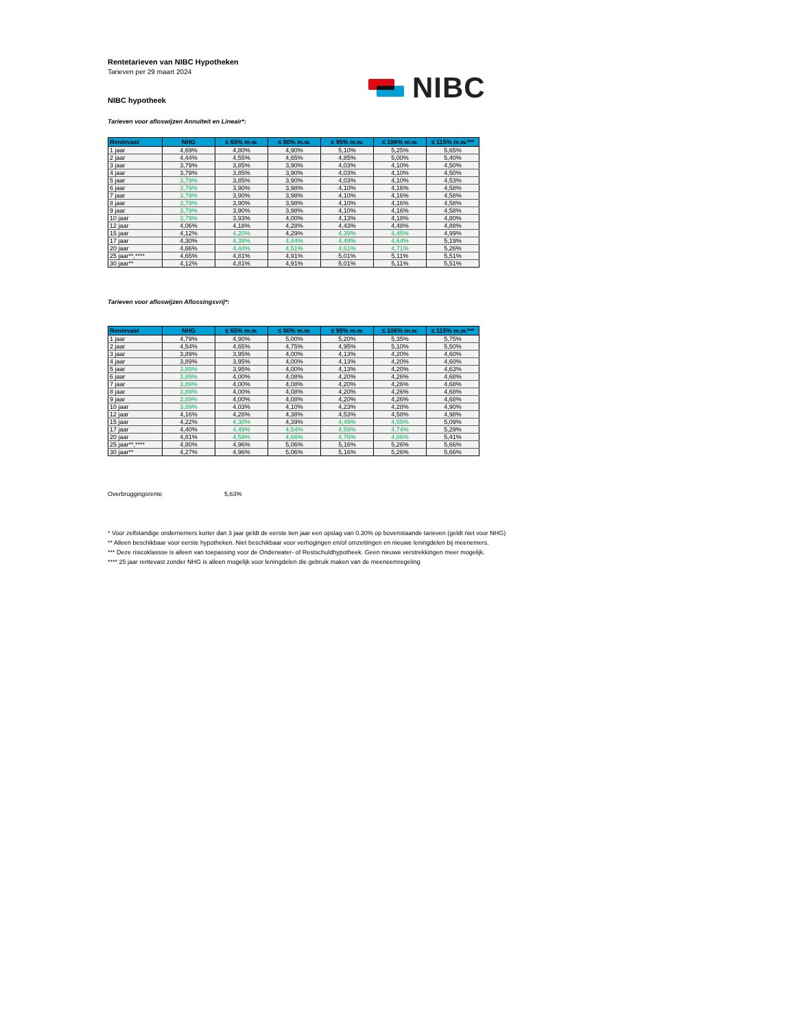NIBC
Rentetarieven van NIBC Hypotheken
Tarieven per 29 maart 2024
NIBC hypotheek
Tarieven voor afloswijzen Annuïteit en Lineair*:
| Rentevast | NHG | ≤ 65% m.w. | ≤ 80% m.w. | ≤ 95% m.w. | ≤ 106% m.w. | ≤ 115% m.w.*** |
| --- | --- | --- | --- | --- | --- | --- |
| 1 jaar | 4,69% | 4,80% | 4,90% | 5,10% | 5,25% | 5,65% |
| 2 jaar | 4,44% | 4,55% | 4,65% | 4,85% | 5,00% | 5,40% |
| 3 jaar | 3,79% | 3,85% | 3,90% | 4,03% | 4,10% | 4,50% |
| 4 jaar | 3,79% | 3,85% | 3,90% | 4,03% | 4,10% | 4,50% |
| 5 jaar | 3,79% | 3,85% | 3,90% | 4,03% | 4,10% | 4,53% |
| 6 jaar | 3,79% | 3,90% | 3,98% | 4,10% | 4,16% | 4,58% |
| 7 jaar | 3,79% | 3,90% | 3,98% | 4,10% | 4,16% | 4,58% |
| 8 jaar | 3,79% | 3,90% | 3,98% | 4,10% | 4,16% | 4,58% |
| 9 jaar | 3,79% | 3,90% | 3,98% | 4,10% | 4,16% | 4,58% |
| 10 jaar | 3,79% | 3,93% | 4,00% | 4,13% | 4,18% | 4,80% |
| 12 jaar | 4,06% | 4,18% | 4,28% | 4,43% | 4,48% | 4,88% |
| 15 jaar | 4,12% | 4,20% | 4,29% | 4,39% | 4,45% | 4,99% |
| 17 jaar | 4,30% | 4,39% | 4,44% | 4,49% | 4,64% | 5,19% |
| 20 jaar | 4,66% | 4,44% | 4,51% | 4,61% | 4,71% | 5,26% |
| 25 jaar**,**** | 4,65% | 4,81% | 4,91% | 5,01% | 5,11% | 5,51% |
| 30 jaar** | 4,12% | 4,81% | 4,91% | 5,01% | 5,11% | 5,51% |
Tarieven voor afloswijzen Aflossingsvrij*:
| Rentevast | NHG | ≤ 65% m.w. | ≤ 80% m.w. | ≤ 95% m.w. | ≤ 106% m.w. | ≤ 115% m.w.*** |
| --- | --- | --- | --- | --- | --- | --- |
| 1 jaar | 4,79% | 4,90% | 5,00% | 5,20% | 5,35% | 5,75% |
| 2 jaar | 4,54% | 4,65% | 4,75% | 4,95% | 5,10% | 5,50% |
| 3 jaar | 3,89% | 3,95% | 4,00% | 4,13% | 4,20% | 4,60% |
| 4 jaar | 3,89% | 3,95% | 4,00% | 4,13% | 4,20% | 4,60% |
| 5 jaar | 3,89% | 3,95% | 4,00% | 4,13% | 4,20% | 4,63% |
| 6 jaar | 3,89% | 4,00% | 4,08% | 4,20% | 4,26% | 4,68% |
| 7 jaar | 3,89% | 4,00% | 4,08% | 4,20% | 4,26% | 4,68% |
| 8 jaar | 3,89% | 4,00% | 4,08% | 4,20% | 4,26% | 4,68% |
| 9 jaar | 3,89% | 4,00% | 4,08% | 4,20% | 4,26% | 4,68% |
| 10 jaar | 3,89% | 4,03% | 4,10% | 4,23% | 4,28% | 4,90% |
| 12 jaar | 4,16% | 4,28% | 4,38% | 4,53% | 4,58% | 4,98% |
| 15 jaar | 4,22% | 4,30% | 4,39% | 4,49% | 4,55% | 5,09% |
| 17 jaar | 4,40% | 4,49% | 4,54% | 4,59% | 4,74% | 5,29% |
| 20 jaar | 4,81% | 4,59% | 4,66% | 4,76% | 4,86% | 5,41% |
| 25 jaar**,**** | 4,80% | 4,96% | 5,06% | 5,16% | 5,26% | 5,66% |
| 30 jaar** | 4,27% | 4,96% | 5,06% | 5,16% | 5,26% | 5,66% |
Overbruggingsrente 5,63%
* Voor zelfstandige ondernemers korter dan 3 jaar geldt de eerste tien jaar een opslag van 0.30% op bovenstaande tarieven (geldt niet voor NHG)
** Alleen beschikbaar voor eerste hypotheken. Niet beschikbaar voor verhogingen en/of omzettingen en nieuwe leningdelen bij meenemers.
*** Deze risicoklassse is alleen van toepassing voor de Onderwater- of Restschuldhypotheek. Geen nieuwe verstrekkingen meer mogelijk.
**** 25 jaar rentevast zonder NHG is alleen mogelijk voor leningdelen die gebruik maken van de meeneemregeling